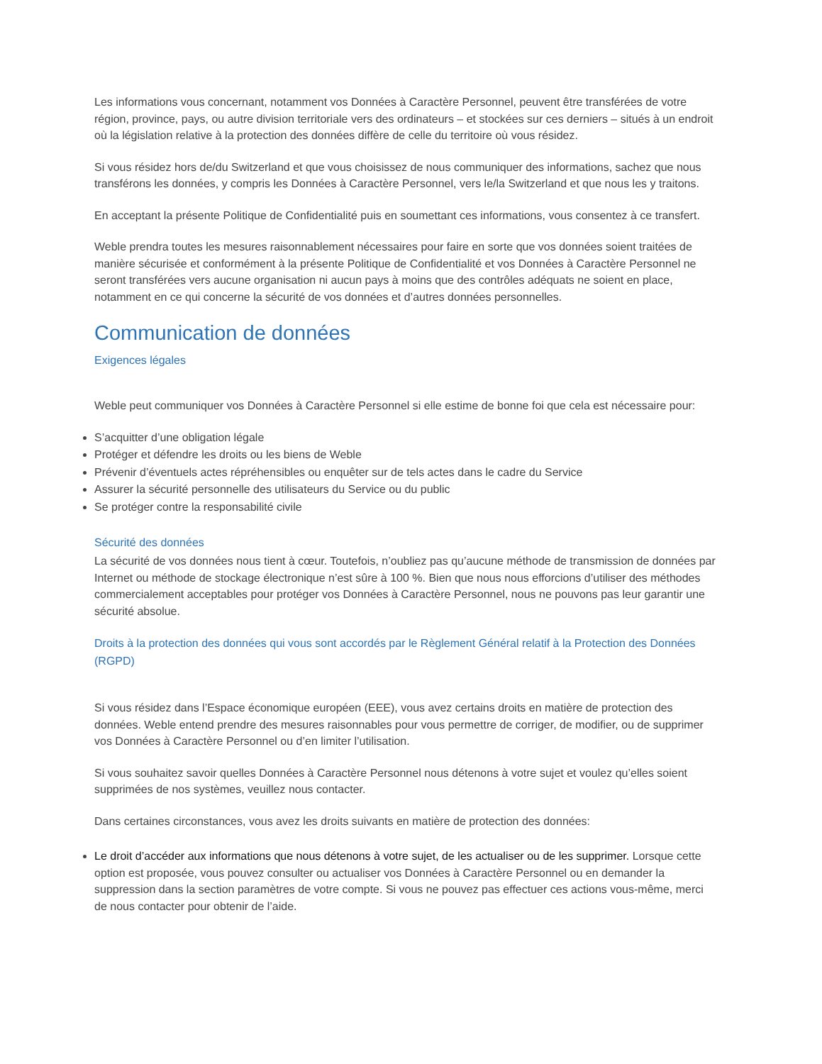Les informations vous concernant, notamment vos Données à Caractère Personnel, peuvent être transférées de votre région, province, pays, ou autre division territoriale vers des ordinateurs – et stockées sur ces derniers – situés à un endroit où la législation relative à la protection des données diffère de celle du territoire où vous résidez.
Si vous résidez hors de/du Switzerland et que vous choisissez de nous communiquer des informations, sachez que nous transférons les données, y compris les Données à Caractère Personnel, vers le/la Switzerland et que nous les y traitons.
En acceptant la présente Politique de Confidentialité puis en soumettant ces informations, vous consentez à ce transfert.
Weble prendra toutes les mesures raisonnablement nécessaires pour faire en sorte que vos données soient traitées de manière sécurisée et conformément à la présente Politique de Confidentialité et vos Données à Caractère Personnel ne seront transférées vers aucune organisation ni aucun pays à moins que des contrôles adéquats ne soient en place, notamment en ce qui concerne la sécurité de vos données et d’autres données personnelles.
Communication de données
Exigences légales
Weble peut communiquer vos Données à Caractère Personnel si elle estime de bonne foi que cela est nécessaire pour:
S’acquitter d’une obligation légale
Protéger et défendre les droits ou les biens de Weble
Prévenir d’éventuels actes répréhensibles ou enquêter sur de tels actes dans le cadre du Service
Assurer la sécurité personnelle des utilisateurs du Service ou du public
Se protéger contre la responsabilité civile
Sécurité des données
La sécurité de vos données nous tient à cœur. Toutefois, n’oubliez pas qu’aucune méthode de transmission de données par Internet ou méthode de stockage électronique n’est sûre à 100 %. Bien que nous nous efforcions d’utiliser des méthodes commercialement acceptables pour protéger vos Données à Caractère Personnel, nous ne pouvons pas leur garantir une sécurité absolue.
Droits à la protection des données qui vous sont accordés par le Règlement Général relatif à la Protection des Données (RGPD)
Si vous résidez dans l’Espace économique européen (EEE), vous avez certains droits en matière de protection des données. Weble entend prendre des mesures raisonnables pour vous permettre de corriger, de modifier, ou de supprimer vos Données à Caractère Personnel ou d’en limiter l’utilisation.
Si vous souhaitez savoir quelles Données à Caractère Personnel nous détenons à votre sujet et voulez qu’elles soient supprimées de nos systèmes, veuillez nous contacter.
Dans certaines circonstances, vous avez les droits suivants en matière de protection des données:
Le droit d’accéder aux informations que nous détenons à votre sujet, de les actualiser ou de les supprimer. Lorsque cette option est proposée, vous pouvez consulter ou actualiser vos Données à Caractère Personnel ou en demander la suppression dans la section paramètres de votre compte. Si vous ne pouvez pas effectuer ces actions vous-même, merci de nous contacter pour obtenir de l’aide.